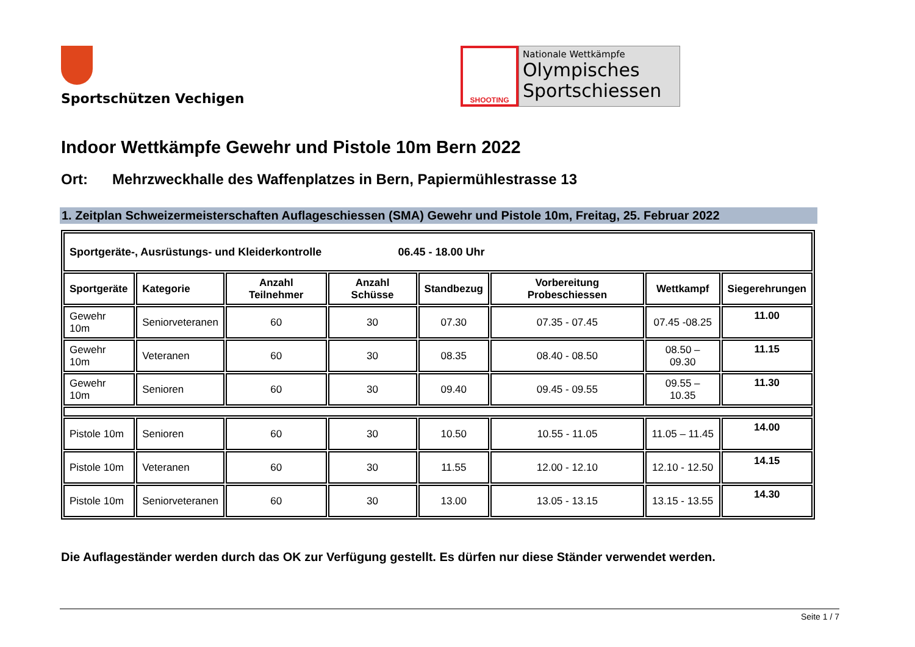Sportschützen Vechigen
SHOOTING
Nationale Wettkämpfe
Olympisches
Sportschiessen
Indoor Wettkämpfe Gewehr und Pistole 10m Bern 2022
Ort: Mehrzweckhalle des Waffenplatzes in Bern, Papiermühlestrasse 13
1. Zeitplan Schweizermeisterschaften Auflageschiessen (SMA) Gewehr und Pistole 10m, Freitag, 25. Februar 2022
| Sportgeräte-, Ausrüstungs- und Kleiderkontrolle 06.45 - 18.00 Uhr | | | | | | | |
| Sportgeräte | Kategorie | Anzahl Teilnehmer | Anzahl Schüsse | Standbezug | Vorbereitung Probeschiessen | Wettkampf | Siegerehrungen |
| Gewehr 10m | Seniorveteranen | 60 | 30 | 07.30 | 07.35 - 07.45 | 07.45 -08.25 | 11.00 |
| Gewehr 10m | Veteranen | 60 | 30 | 08.35 | 08.40 - 08.50 | 08.50 – 09.30 | 11.15 |
| Gewehr 10m | Senioren | 60 | 30 | 09.40 | 09.45 - 09.55 | 09.55 – 10.35 | 11.30 |
| Pistole 10m | Senioren | 60 | 30 | 10.50 | 10.55 - 11.05 | 11.05 – 11.45 | 14.00 |
| Pistole 10m | Veteranen | 60 | 30 | 11.55 | 12.00 - 12.10 | 12.10 - 12.50 | 14.15 |
| Pistole 10m | Seniorveteranen | 60 | 30 | 13.00 | 13.05 - 13.15 | 13.15 - 13.55 | 14.30 |
Die Auflageständer werden durch das OK zur Verfügung gestellt. Es dürfen nur diese Ständer verwendet werden.
Seite 1 / 7